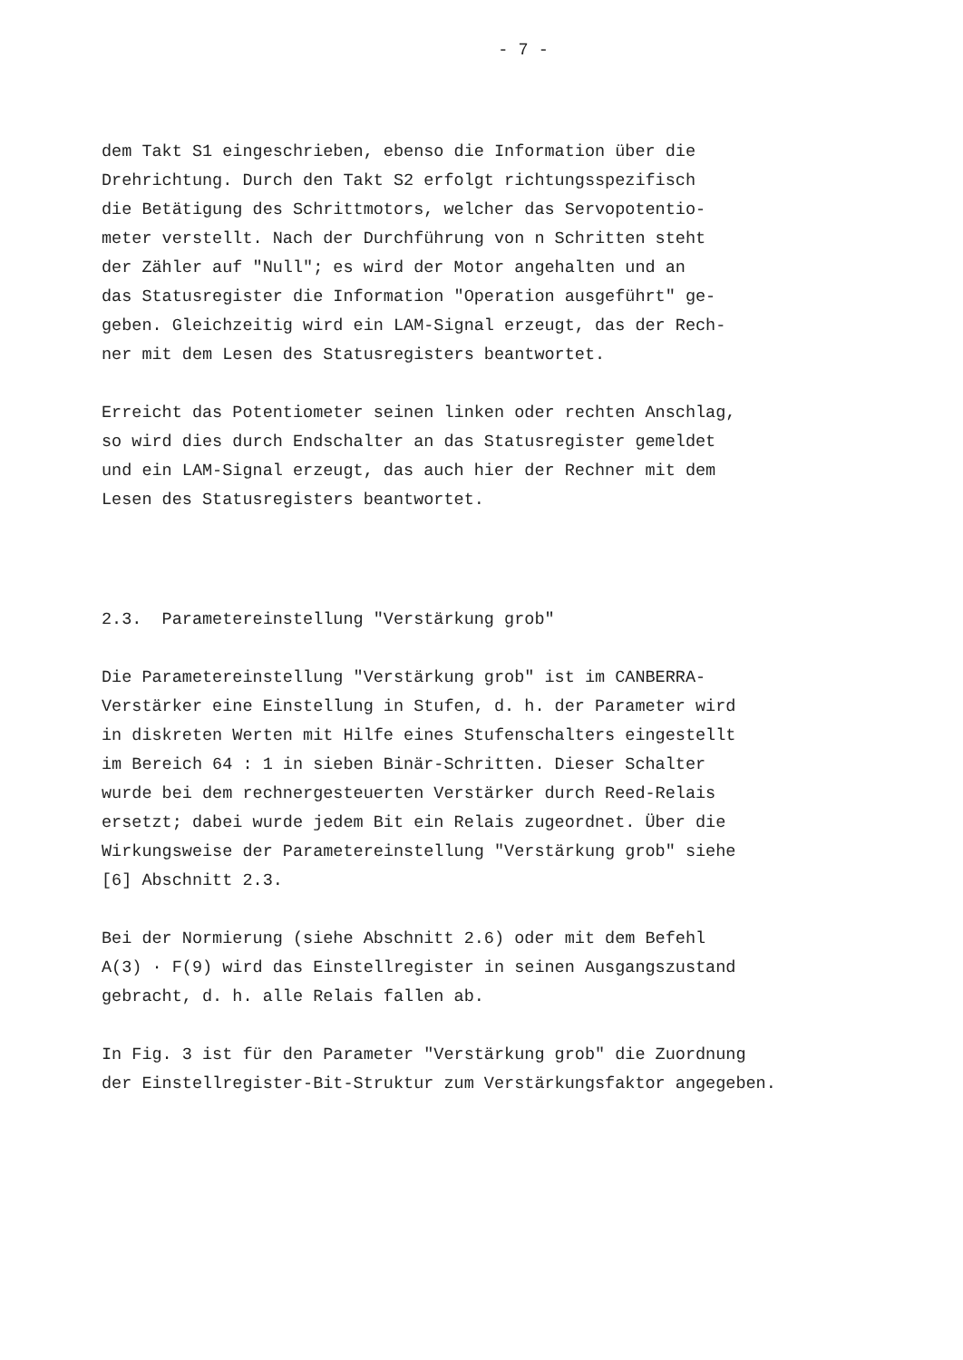- 7 -
dem Takt S1 eingeschrieben, ebenso die Information über die Drehrichtung. Durch den Takt S2 erfolgt richtungsspezifisch die Betätigung des Schrittmotors, welcher das Servopotentio- meter verstellt. Nach der Durchführung von n Schritten steht der Zähler auf "Null"; es wird der Motor angehalten und an das Statusregister die Information "Operation ausgeführt" ge- geben. Gleichzeitig wird ein LAM-Signal erzeugt, das der Rech- ner mit dem Lesen des Statusregisters beantwortet.
Erreicht das Potentiometer seinen linken oder rechten Anschlag, so wird dies durch Endschalter an das Statusregister gemeldet und ein LAM-Signal erzeugt, das auch hier der Rechner mit dem Lesen des Statusregisters beantwortet.
2.3. Parametereinstellung "Verstärkung grob"
Die Parametereinstellung "Verstärkung grob" ist im CANBERRA- Verstärker eine Einstellung in Stufen, d. h. der Parameter wird in diskreten Werten mit Hilfe eines Stufenschalters eingestellt im Bereich 64 : 1 in sieben Binär-Schritten. Dieser Schalter wurde bei dem rechnergesteuerten Verstärker durch Reed-Relais ersetzt; dabei wurde jedem Bit ein Relais zugeordnet. Über die Wirkungsweise der Parametereinstellung "Verstärkung grob" siehe [6] Abschnitt 2.3.
Bei der Normierung (siehe Abschnitt 2.6) oder mit dem Befehl A(3) · F(9) wird das Einstellregister in seinen Ausgangszustand gebracht, d. h. alle Relais fallen ab.
In Fig. 3 ist für den Parameter "Verstärkung grob" die Zuordnung der Einstellregister-Bit-Struktur zum Verstärkungsfaktor angegeben.